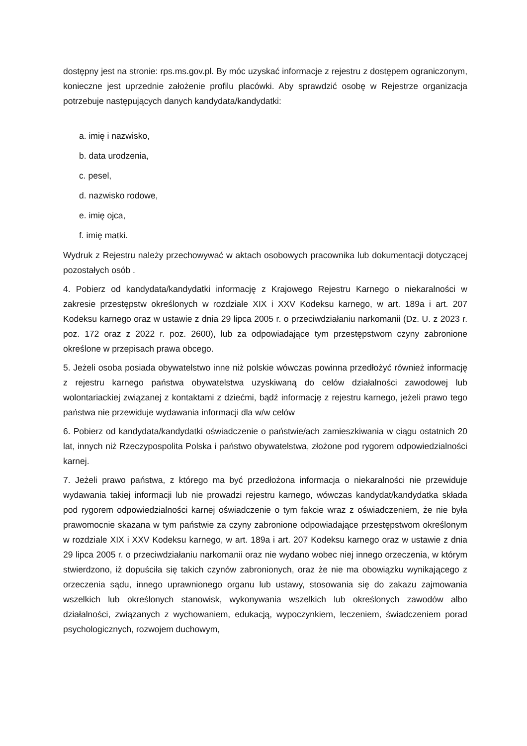dostępny jest na stronie: rps.ms.gov.pl. By móc uzyskać informacje z rejestru z dostępem ograniczonym, konieczne jest uprzednie założenie profilu placówki. Aby sprawdzić osobę w Rejestrze organizacja potrzebuje następujących danych kandydata/kandydatki:
a. imię i nazwisko,
b. data urodzenia,
c. pesel,
d. nazwisko rodowe,
e. imię ojca,
f. imię matki.
Wydruk z Rejestru należy przechowywać w aktach osobowych pracownika lub dokumentacji dotyczącej pozostałych osób .
4. Pobierz od kandydata/kandydatki informację z Krajowego Rejestru Karnego o niekaralności w zakresie przestępstw określonych w rozdziale XIX i XXV Kodeksu karnego, w art. 189a i art. 207 Kodeksu karnego oraz w ustawie z dnia 29 lipca 2005 r. o przeciwdziałaniu narkomanii (Dz. U. z 2023 r. poz. 172 oraz z 2022 r. poz. 2600), lub za odpowiadające tym przestępstwom czyny zabronione określone w przepisach prawa obcego.
5. Jeżeli osoba posiada obywatelstwo inne niż polskie wówczas powinna przedłożyć również informację z rejestru karnego państwa obywatelstwa uzyskiwaną do celów działalności zawodowej lub wolontariackiej związanej z kontaktami z dziećmi, bądź informację z rejestru karnego, jeżeli prawo tego państwa nie przewiduje wydawania informacji dla w/w celów
6. Pobierz od kandydata/kandydatki oświadczenie o państwie/ach zamieszkiwania w ciągu ostatnich 20 lat, innych niż Rzeczypospolita Polska i państwo obywatelstwa, złożone pod rygorem odpowiedzialności karnej.
7. Jeżeli prawo państwa, z którego ma być przedłożona informacja o niekaralności nie przewiduje wydawania takiej informacji lub nie prowadzi rejestru karnego, wówczas kandydat/kandydatka składa pod rygorem odpowiedzialności karnej oświadczenie o tym fakcie wraz z oświadczeniem, że nie była prawomocnie skazana w tym państwie za czyny zabronione odpowiadające przestępstwom określonym w rozdziale XIX i XXV Kodeksu karnego, w art. 189a i art. 207 Kodeksu karnego oraz w ustawie z dnia 29 lipca 2005 r. o przeciwdziałaniu narkomanii oraz nie wydano wobec niej innego orzeczenia, w którym stwierdzono, iż dopuściła się takich czynów zabronionych, oraz że nie ma obowiązku wynikającego z orzeczenia sądu, innego uprawnionego organu lub ustawy, stosowania się do zakazu zajmowania wszelkich lub określonych stanowisk, wykonywania wszelkich lub określonych zawodów albo działalności, związanych z wychowaniem, edukacją, wypoczynkiem, leczeniem, świadczeniem porad psychologicznych, rozwojem duchowym,